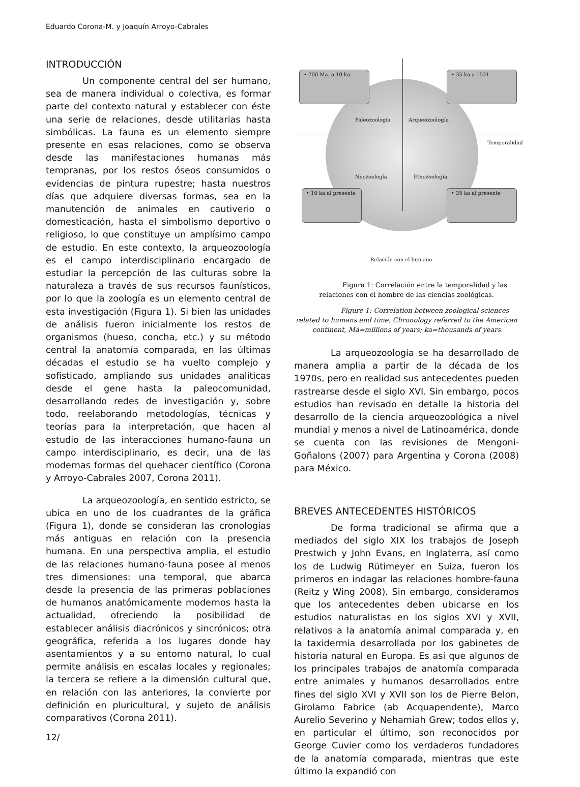Eduardo Corona-M. y Joaquín Arroyo-Cabrales
INTRODUCCIÓN
Un componente central del ser humano, sea de manera individual o colectiva, es formar parte del contexto natural y establecer con éste una serie de relaciones, desde utilitarias hasta simbólicas. La fauna es un elemento siempre presente en esas relaciones, como se observa desde las manifestaciones humanas más tempranas, por los restos óseos consumidos o evidencias de pintura rupestre; hasta nuestros días que adquiere diversas formas, sea en la manutención de animales en cautiverio o domesticación, hasta el simbolismo deportivo o religioso, lo que constituye un amplísimo campo de estudio. En este contexto, la arqueozoología es el campo interdisciplinario encargado de estudiar la percepción de las culturas sobre la naturaleza a través de sus recursos faunísticos, por lo que la zoología es un elemento central de esta investigación (Figura 1). Si bien las unidades de análisis fueron inicialmente los restos de organismos (hueso, concha, etc.) y su método central la anatomía comparada, en las últimas décadas el estudio se ha vuelto complejo y sofisticado, ampliando sus unidades analíticas desde el gene hasta la paleocomunidad, desarrollando redes de investigación y, sobre todo, reelaborando metodologías, técnicas y teorías para la interpretación, que hacen al estudio de las interacciones humano-fauna un campo interdisciplinario, es decir, una de las modernas formas del quehacer científico (Corona y Arroyo-Cabrales 2007, Corona 2011).
La arqueozoología, en sentido estricto, se ubica en uno de los cuadrantes de la gráfica (Figura 1), donde se consideran las cronologías más antiguas en relación con la presencia humana. En una perspectiva amplia, el estudio de las relaciones humano-fauna posee al menos tres dimensiones: una temporal, que abarca desde la presencia de las primeras poblaciones de humanos anatómicamente modernos hasta la actualidad, ofreciendo la posibilidad de establecer análisis diacrónicos y sincrónicos; otra geográfica, referida a los lugares donde hay asentamientos y a su entorno natural, lo cual permite análisis en escalas locales y regionales; la tercera se refiere a la dimensión cultural que, en relación con las anteriores, la convierte por definición en pluricultural, y sujeto de análisis comparativos (Corona 2011).
• 700 Ma. a 10 ka. • 35 ka a 1521
• 10 ka al presente
• 35 ka al presente
Paleozoología Arqueozoología
Temporalidad
Neozoología Etnozoología
Relación con el humano
Figura 1: Correlación entre la temporalidad y las relaciones con el hombre de las ciencias zoológicas.
Figure 1: Correlation between zoological sciences related to humans and time. Chronology referred to the American continent, Ma=millions of years; ka=thousands of years
La arqueozoología se ha desarrollado de manera amplia a partir de la década de los 1970s, pero en realidad sus antecedentes pueden rastrearse desde el siglo XVI. Sin embargo, pocos estudios han revisado en detalle la historia del desarrollo de la ciencia arqueozoológica a nivel mundial y menos a nivel de Latinoamérica, donde se cuenta con las revisiones de Mengoni-Goñalons (2007) para Argentina y Corona (2008) para México.
BREVES ANTECEDENTES HISTÓRICOS
De forma tradicional se afirma que a mediados del siglo XIX los trabajos de Joseph Prestwich y John Evans, en Inglaterra, así como los de Ludwig Rütimeyer en Suiza, fueron los primeros en indagar las relaciones hombre-fauna (Reitz y Wing 2008). Sin embargo, consideramos que los antecedentes deben ubicarse en los estudios naturalistas en los siglos XVI y XVII, relativos a la anatomía animal comparada y, en la taxidermia desarrollada por los gabinetes de historia natural en Europa. Es así que algunos de los principales trabajos de anatomía comparada entre animales y humanos desarrollados entre fines del siglo XVI y XVII son los de Pierre Belon, Girolamo Fabrice (ab Acquapendente), Marco Aurelio Severino y Nehamiah Grew; todos ellos y, en particular el último, son reconocidos por George Cuvier como los verdaderos fundadores de la anatomía comparada, mientras que este último la expandió con
12/